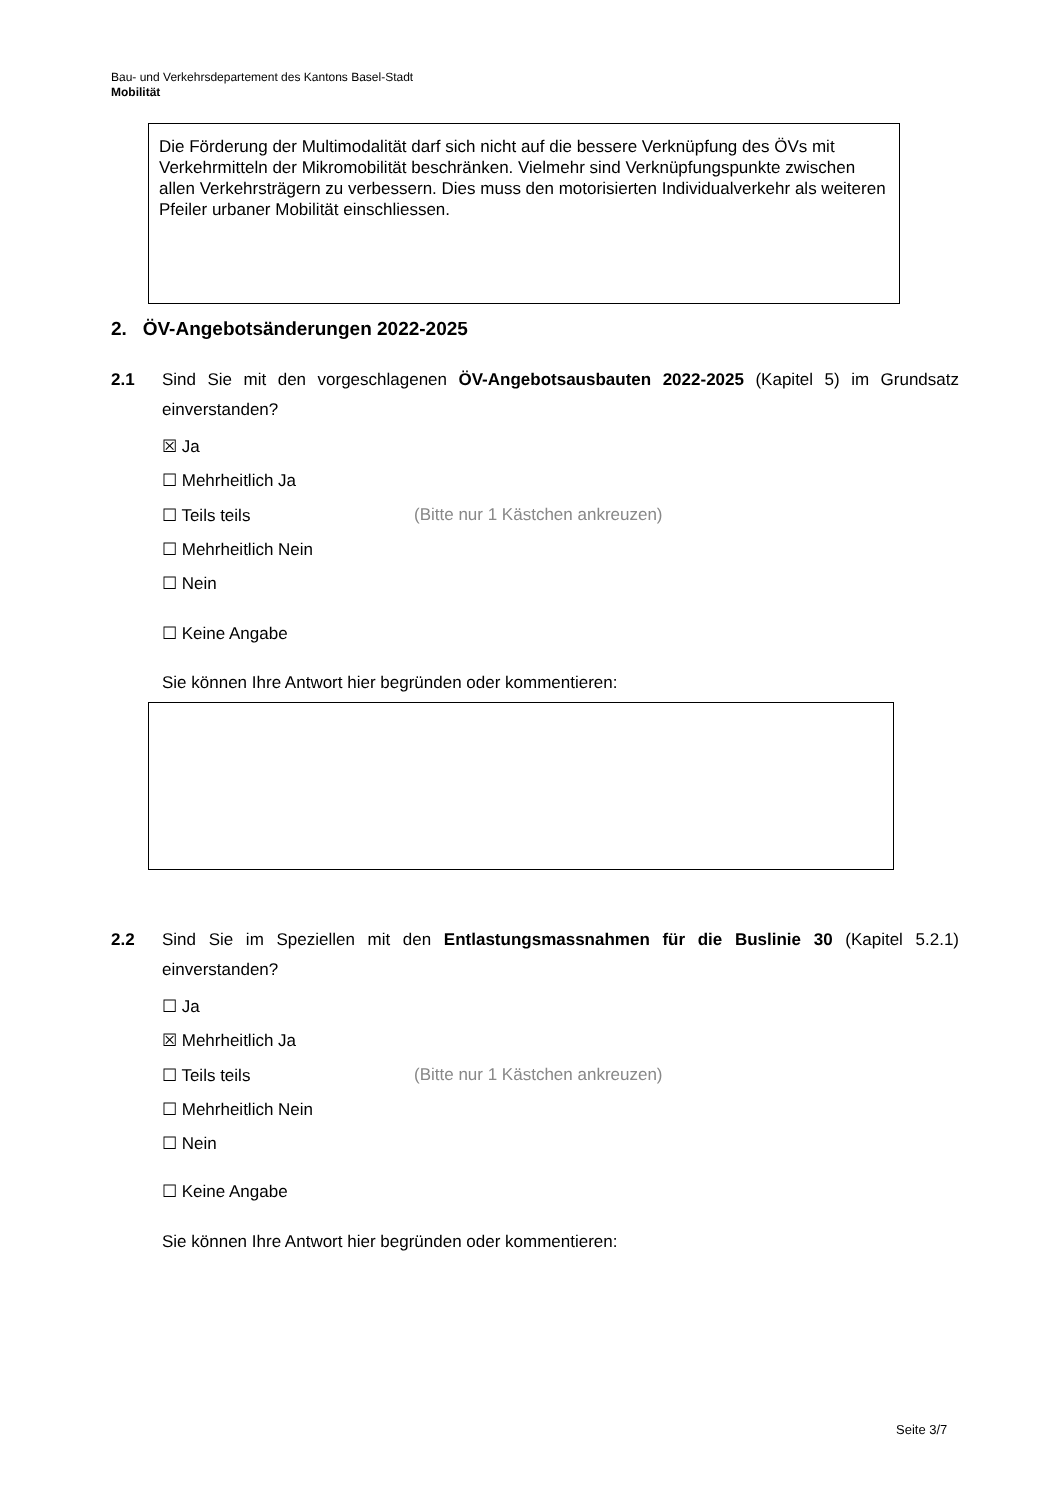Bau- und Verkehrsdepartement des Kantons Basel-Stadt
Mobilität
Die Förderung der Multimodalität darf sich nicht auf die bessere Verknüpfung des ÖVs mit Verkehrmitteln der Mikromobilität beschränken. Vielmehr sind Verknüp­fungspunkte zwischen allen Verkehrsträgern zu verbessern. Dies muss den motori­sierten Individualverkehr als weiteren Pfeiler urbaner Mobilität einschliessen.
2. ÖV-Angebotsänderungen 2022-2025
2.1
Sind Sie mit den vorgeschlagenen ÖV-Angebotsausbauten 2022-2025 (Kapitel 5) im Grundsatz einverstanden?
☒ Ja
☐ Mehrheitlich Ja
☐ Teils teils
(Bitte nur 1 Kästchen ankreuzen)
☐ Mehrheitlich Nein
☐ Nein
☐ Keine Angabe
Sie können Ihre Antwort hier begründen oder kommentieren:
2.2
Sind Sie im Speziellen mit den Entlastungsmassnahmen für die Buslinie 30 (Kapitel 5.2.1) einverstanden?
☐ Ja
☒ Mehrheitlich Ja
☐ Teils teils
(Bitte nur 1 Kästchen ankreuzen)
☐ Mehrheitlich Nein
☐ Nein
☐ Keine Angabe
Sie können Ihre Antwort hier begründen oder kommentieren:
Seite 3/7